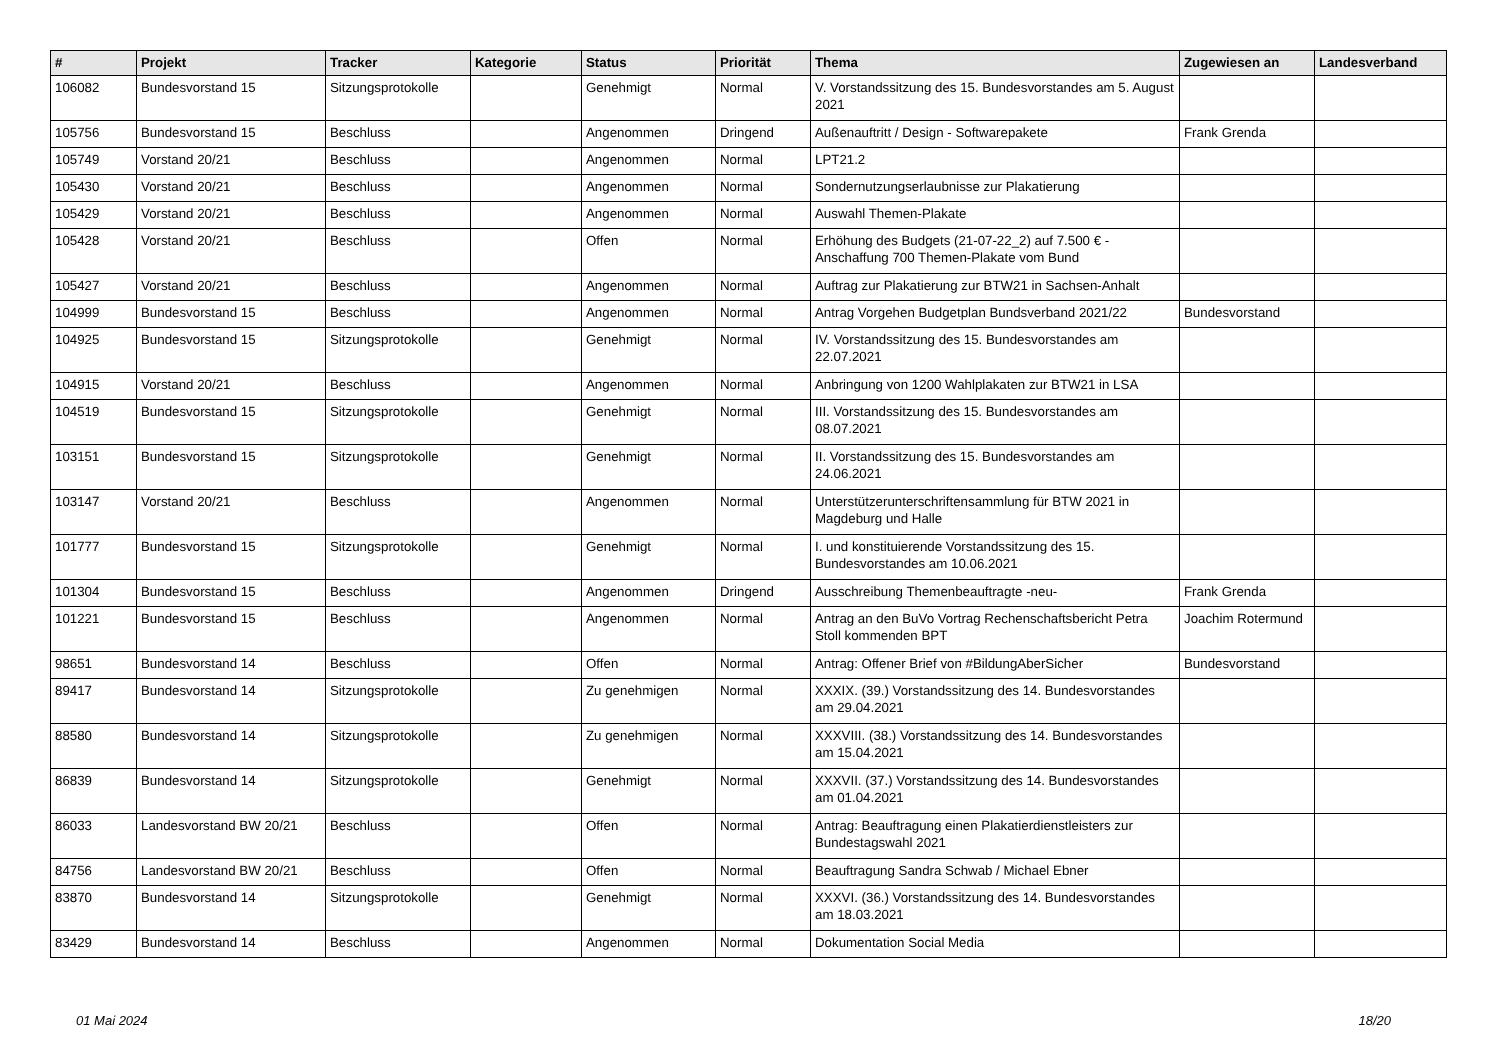| # | Projekt | Tracker | Kategorie | Status | Priorität | Thema | Zugewiesen an | Landesverband |
| --- | --- | --- | --- | --- | --- | --- | --- | --- |
| 106082 | Bundesvorstand 15 | Sitzungsprotokolle | | Genehmigt | Normal | V. Vorstandssitzung des 15. Bundesvorstandes am 5. August 2021 | | |
| 105756 | Bundesvorstand 15 | Beschluss | | Angenommen | Dringend | Außenauftritt / Design - Softwarepakete | Frank Grenda | |
| 105749 | Vorstand 20/21 | Beschluss | | Angenommen | Normal | LPT21.2 | | |
| 105430 | Vorstand 20/21 | Beschluss | | Angenommen | Normal | Sondernutzungserlaubnisse zur Plakatierung | | |
| 105429 | Vorstand 20/21 | Beschluss | | Angenommen | Normal | Auswahl Themen-Plakate | | |
| 105428 | Vorstand 20/21 | Beschluss | | Offen | Normal | Erhöhung des Budgets (21-07-22_2) auf 7.500 € - Anschaffung 700 Themen-Plakate vom Bund | | |
| 105427 | Vorstand 20/21 | Beschluss | | Angenommen | Normal | Auftrag zur Plakatierung zur BTW21 in Sachsen-Anhalt | | |
| 104999 | Bundesvorstand 15 | Beschluss | | Angenommen | Normal | Antrag Vorgehen Budgetplan Bundsverband 2021/22 | Bundesvorstand | |
| 104925 | Bundesvorstand 15 | Sitzungsprotokolle | | Genehmigt | Normal | IV. Vorstandssitzung des 15. Bundesvorstandes am 22.07.2021 | | |
| 104915 | Vorstand 20/21 | Beschluss | | Angenommen | Normal | Anbringung von 1200 Wahlplakaten zur BTW21 in LSA | | |
| 104519 | Bundesvorstand 15 | Sitzungsprotokolle | | Genehmigt | Normal | III. Vorstandssitzung des 15. Bundesvorstandes am 08.07.2021 | | |
| 103151 | Bundesvorstand 15 | Sitzungsprotokolle | | Genehmigt | Normal | II. Vorstandssitzung des 15. Bundesvorstandes am 24.06.2021 | | |
| 103147 | Vorstand 20/21 | Beschluss | | Angenommen | Normal | Unterstützerunterschriftensammlung für BTW 2021 in Magdeburg und Halle | | |
| 101777 | Bundesvorstand 15 | Sitzungsprotokolle | | Genehmigt | Normal | I. und konstituierende Vorstandssitzung des 15. Bundesvorstandes am 10.06.2021 | | |
| 101304 | Bundesvorstand 15 | Beschluss | | Angenommen | Dringend | Ausschreibung Themenbeauftragte -neu- | Frank Grenda | |
| 101221 | Bundesvorstand 15 | Beschluss | | Angenommen | Normal | Antrag an den BuVo Vortrag Rechenschaftsbericht Petra Stoll kommenden BPT | Joachim Rotermund | |
| 98651 | Bundesvorstand 14 | Beschluss | | Offen | Normal | Antrag: Offener Brief von #BildungAberSicher | Bundesvorstand | |
| 89417 | Bundesvorstand 14 | Sitzungsprotokolle | | Zu genehmigen | Normal | XXXIX. (39.) Vorstandssitzung des 14. Bundesvorstandes am 29.04.2021 | | |
| 88580 | Bundesvorstand 14 | Sitzungsprotokolle | | Zu genehmigen | Normal | XXXVIII. (38.) Vorstandssitzung des 14. Bundesvorstandes am 15.04.2021 | | |
| 86839 | Bundesvorstand 14 | Sitzungsprotokolle | | Genehmigt | Normal | XXXVII. (37.) Vorstandssitzung des 14. Bundesvorstandes am 01.04.2021 | | |
| 86033 | Landesvorstand BW 20/21 | Beschluss | | Offen | Normal | Antrag: Beauftragung einen Plakatierdienstleisters zur Bundestagswahl 2021 | | |
| 84756 | Landesvorstand BW 20/21 | Beschluss | | Offen | Normal | Beauftragung Sandra Schwab / Michael Ebner | | |
| 83870 | Bundesvorstand 14 | Sitzungsprotokolle | | Genehmigt | Normal | XXXVI. (36.) Vorstandssitzung des 14. Bundesvorstandes am 18.03.2021 | | |
| 83429 | Bundesvorstand 14 | Beschluss | | Angenommen | Normal | Dokumentation Social Media | | |
01 Mai 2024 18/20